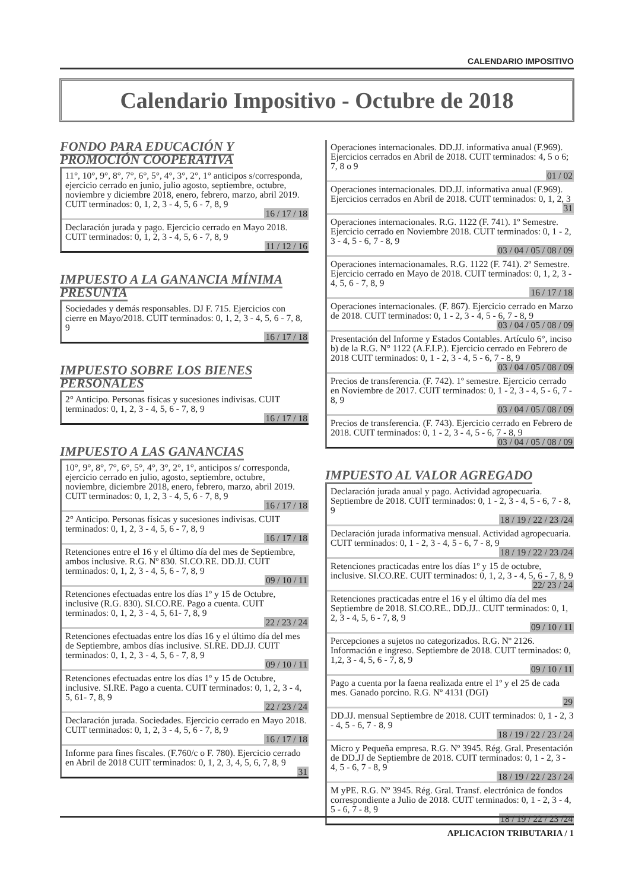CALENDARIO IMPOSITIVO
Calendario Impositivo - Octubre de 2018
FONDO PARA EDUCACIÓN Y PROMOCIÓN COOPERATIVA
11°, 10°, 9°, 8°, 7°, 6°, 5°, 4°, 3°, 2°, 1° anticipos s/corresponda, ejercicio cerrado en junio, julio agosto, septiembre, octubre, noviembre y diciembre 2018, enero, febrero, marzo, abril 2019. CUIT terminados: 0, 1, 2, 3 - 4, 5, 6 - 7, 8, 9
16 / 17 / 18
Declaración jurada y pago. Ejercicio cerrado en Mayo 2018. CUIT terminados: 0, 1, 2, 3 - 4, 5, 6 - 7, 8, 9
11 / 12 / 16
IMPUESTO A LA GANANCIA MÍNIMA PRESUNTA
Sociedades y demás responsables. DJ F. 715. Ejercicios con cierre en Mayo/2018. CUIT terminados: 0, 1, 2, 3 - 4, 5, 6 - 7, 8, 9
16 / 17 / 18
IMPUESTO SOBRE LOS BIENES PERSONALES
2° Anticipo. Personas físicas y sucesiones indivisas. CUIT terminados: 0, 1, 2, 3 - 4, 5, 6 - 7, 8, 9
16 / 17 / 18
IMPUESTO A LAS GANANCIAS
10°, 9°, 8°, 7°, 6°, 5°, 4°, 3°, 2°, 1°, anticipos s/ corresponda, ejercicio cerrado en julio, agosto, septiembre, octubre, noviembre, diciembre 2018, enero, febrero, marzo, abril 2019. CUIT terminados: 0, 1, 2, 3 - 4, 5, 6 - 7, 8, 9
16 / 17 / 18
2° Anticipo. Personas físicas y sucesiones indivisas. CUIT terminados: 0, 1, 2, 3 - 4, 5, 6 - 7, 8, 9
16 / 17 / 18
Retenciones entre el 16 y el último día del mes de Septiembre, ambos inclusive. R.G. Nº 830. SI.CO.RE. DD.JJ. CUIT terminados: 0, 1, 2, 3 - 4, 5, 6 - 7, 8, 9
09 / 10 / 11
Retenciones efectuadas entre los días 1º y 15 de Octubre, inclusive (R.G. 830). SI.CO.RE. Pago a cuenta. CUIT terminados: 0, 1, 2, 3 - 4, 5, 61- 7, 8, 9
22 / 23 / 24
Retenciones efectuadas entre los días 16 y el último día del mes de Septiembre, ambos días inclusive. SI.RE. DD.JJ. CUIT terminados: 0, 1, 2, 3 - 4, 5, 6 - 7, 8, 9
09 / 10 / 11
Retenciones efectuadas entre los días 1º y 15 de Octubre, inclusive. SI.RE. Pago a cuenta. CUIT terminados: 0, 1, 2, 3 - 4, 5, 61- 7, 8, 9
22 / 23 / 24
Declaración jurada. Sociedades. Ejercicio cerrado en Mayo 2018. CUIT terminados: 0, 1, 2, 3 - 4, 5, 6 - 7, 8, 9
16 / 17 / 18
Informe para fines fiscales. (F.760/c o F. 780). Ejercicio cerrado en Abril de 2018 CUIT terminados: 0, 1, 2, 3, 4, 5, 6, 7, 8, 9
31
Operaciones internacionales. DD.JJ. informativa anual (F.969). Ejercicios cerrados en Abril de 2018. CUIT terminados: 4, 5 o 6; 7, 8 o 9
01 / 02
Operaciones internacionales. DD.JJ. informativa anual (F.969). Ejercicios cerrados en Abril de 2018. CUIT terminados: 0, 1, 2, 3
31
Operaciones internacionales. R.G. 1122 (F. 741). 1º Semestre. Ejercicio cerrado en Noviembre 2018. CUIT terminados: 0, 1 - 2, 3 - 4, 5 - 6, 7 - 8, 9
03 / 04 / 05 / 08 / 09
Operaciones internacionamales. R.G. 1122 (F. 741). 2º Semestre. Ejercicio cerrado en Mayo de 2018. CUIT terminados: 0, 1, 2, 3 - 4, 5, 6 - 7, 8, 9
16 / 17 / 18
Operaciones internacionales. (F. 867). Ejercicio cerrado en Marzo de 2018. CUIT terminados: 0, 1 - 2, 3 - 4, 5 - 6, 7 - 8, 9
03 / 04 / 05 / 08 / 09
Presentación del Informe y Estados Contables. Artículo 6°, inciso b) de la R.G. N° 1122 (A.F.I.P.). Ejercicio cerrado en Febrero de 2018 CUIT terminados: 0, 1 - 2, 3 - 4, 5 - 6, 7 - 8, 9
03 / 04 / 05 / 08 / 09
Precios de transferencia. (F. 742). 1º semestre. Ejercicio cerrado en Noviembre de 2017. CUIT terminados: 0, 1 - 2, 3 - 4, 5 - 6, 7 - 8, 9
03 / 04 / 05 / 08 / 09
Precios de transferencia. (F. 743). Ejercicio cerrado en Febrero de 2018. CUIT terminados: 0, 1 - 2, 3 - 4, 5 - 6, 7 - 8, 9
03 / 04 / 05 / 08 / 09
IMPUESTO AL VALOR AGREGADO
Declaración jurada anual y pago. Actividad agropecuaria. Septiembre de 2018. CUIT terminados: 0, 1 - 2, 3 - 4, 5 - 6, 7 - 8, 9
18 / 19 / 22 / 23 /24
Declaración jurada informativa mensual. Actividad agropecuaria. CUIT terminados: 0, 1 - 2, 3 - 4, 5 - 6, 7 - 8, 9
18 / 19 / 22 / 23 /24
Retenciones practicadas entre los días 1º y 15 de octubre, inclusive. SI.CO.RE. CUIT terminados: 0, 1, 2, 3 - 4, 5, 6 - 7, 8, 9
22/ 23 / 24
Retenciones practicadas entre el 16 y el último día del mes Septiembre de 2018. SI.CO.RE.. DD.JJ.. CUIT terminados: 0, 1, 2, 3 - 4, 5, 6 - 7, 8, 9
09 / 10 / 11
Percepciones a sujetos no categorizados. R.G. Nº 2126. Información e ingreso. Septiembre de 2018. CUIT terminados: 0, 1,2, 3 - 4, 5, 6 - 7, 8, 9
09 / 10 / 11
Pago a cuenta por la faena realizada entre el 1º y el 25 de cada mes. Ganado porcino. R.G. Nº 4131 (DGI)
29
DD.JJ. mensual Septiembre de 2018. CUIT terminados: 0, 1 - 2, 3 - 4, 5 - 6, 7 - 8, 9
18 / 19 / 22 / 23 / 24
Micro y Pequeña empresa. R.G. Nº 3945. Rég. Gral. Presentación de DD.JJ de Septiembre de 2018. CUIT terminados: 0, 1 - 2, 3 - 4, 5 - 6, 7 - 8, 9
18 / 19 / 22 / 23 / 24
M yPE. R.G. Nº 3945. Rég. Gral. Transf. electrónica de fondos correspondiente a Julio de 2018. CUIT terminados: 0, 1 - 2, 3 - 4, 5 - 6, 7 - 8, 9
18 / 19 / 22 / 23 /24
APLICACION TRIBUTARIA / 1